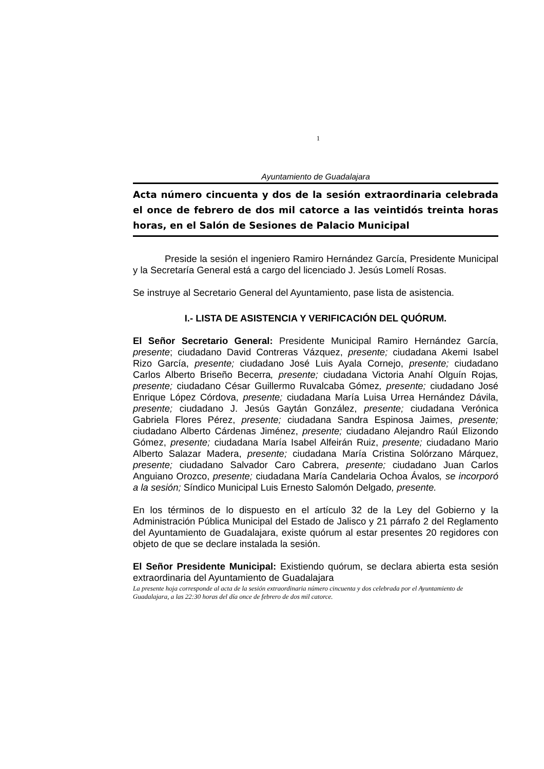1
Ayuntamiento de Guadalajara
Acta número cincuenta y dos de la sesión extraordinaria celebrada el once de febrero de dos mil catorce a las veintidós treinta horas horas, en el Salón de Sesiones de Palacio Municipal
Preside la sesión el ingeniero Ramiro Hernández García, Presidente Municipal y la Secretaría General está a cargo del licenciado J. Jesús Lomelí Rosas.
Se instruye al Secretario General del Ayuntamiento, pase lista de asistencia.
I.- LISTA DE ASISTENCIA Y VERIFICACIÓN DEL QUÓRUM.
El Señor Secretario General: Presidente Municipal Ramiro Hernández García, presente; ciudadano David Contreras Vázquez, presente; ciudadana Akemi Isabel Rizo García, presente; ciudadano José Luis Ayala Cornejo, presente; ciudadano Carlos Alberto Briseño Becerra, presente; ciudadana Victoria Anahí Olguín Rojas, presente; ciudadano César Guillermo Ruvalcaba Gómez, presente; ciudadano José Enrique López Córdova, presente; ciudadana María Luisa Urrea Hernández Dávila, presente; ciudadano J. Jesús Gaytán González, presente; ciudadana Verónica Gabriela Flores Pérez, presente; ciudadana Sandra Espinosa Jaimes, presente; ciudadano Alberto Cárdenas Jiménez, presente; ciudadano Alejandro Raúl Elizondo Gómez, presente; ciudadana María Isabel Alfeirán Ruiz, presente; ciudadano Mario Alberto Salazar Madera, presente; ciudadana María Cristina Solórzano Márquez, presente; ciudadano Salvador Caro Cabrera, presente; ciudadano Juan Carlos Anguiano Orozco, presente; ciudadana María Candelaria Ochoa Ávalos, se incorporó a la sesión; Síndico Municipal Luis Ernesto Salomón Delgado, presente.
En los términos de lo dispuesto en el artículo 32 de la Ley del Gobierno y la Administración Pública Municipal del Estado de Jalisco y 21 párrafo 2 del Reglamento del Ayuntamiento de Guadalajara, existe quórum al estar presentes 20 regidores con objeto de que se declare instalada la sesión.
El Señor Presidente Municipal: Existiendo quórum, se declara abierta esta sesión extraordinaria del Ayuntamiento de Guadalajara
La presente hoja corresponde al acta de la sesión extraordinaria número cincuenta y dos celebrada por el Ayuntamiento de Guadalajara, a las 22:30 horas del día once de febrero de dos mil catorce.